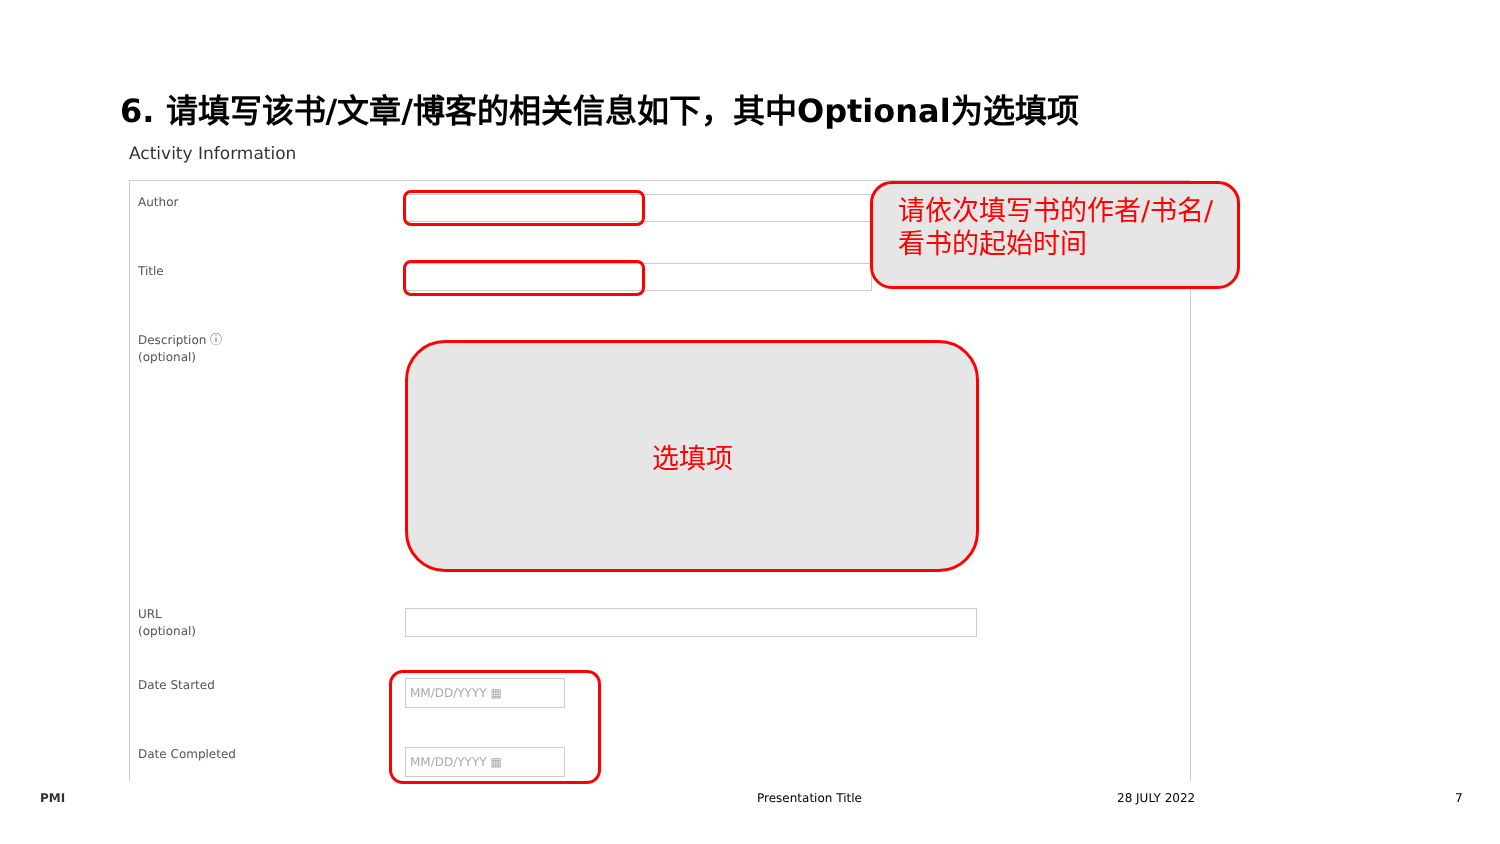6. 请填写该书/文章/博客的相关信息如下，其中Optional为选填项
Activity Information
Author
Title
请依次填写书的作者/书名/看书的起始时间
Description ⓘ
(optional)
选填项
URL
(optional)
Date Started MM/DD/YYYY ▦
Date Completed MM/DD/YYYY ▦
PMI Presentation Title 28 JULY 2022 7